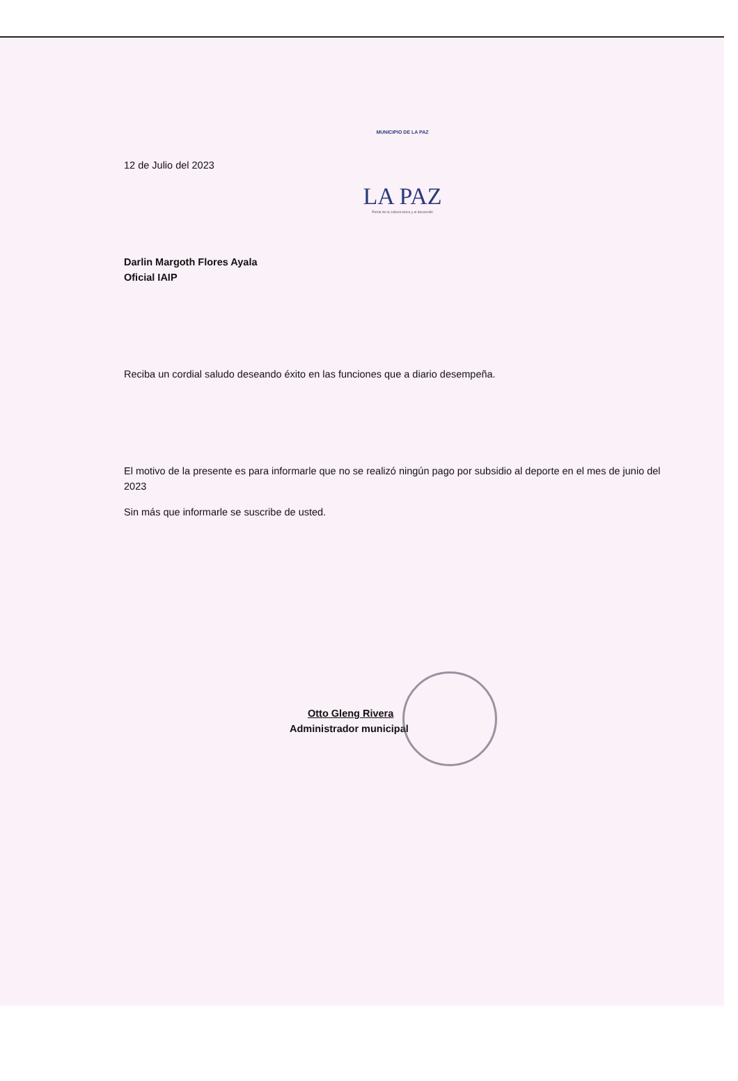MUNICIPIO DE LA PAZ
LA PAZ
Portal de la cultura lenca y el desarrollo
12 de Julio del 2023
Darlin Margoth Flores Ayala
Oficial IAIP
Reciba un cordial saludo deseando éxito en las funciones que a diario desempeña.
El motivo de la presente es para informarle que no se realizó ningún pago por subsidio al deporte en el mes de junio del 2023
Sin más que informarle se suscribe de usted.
Otto Gleng Rivera
Administrador municipal